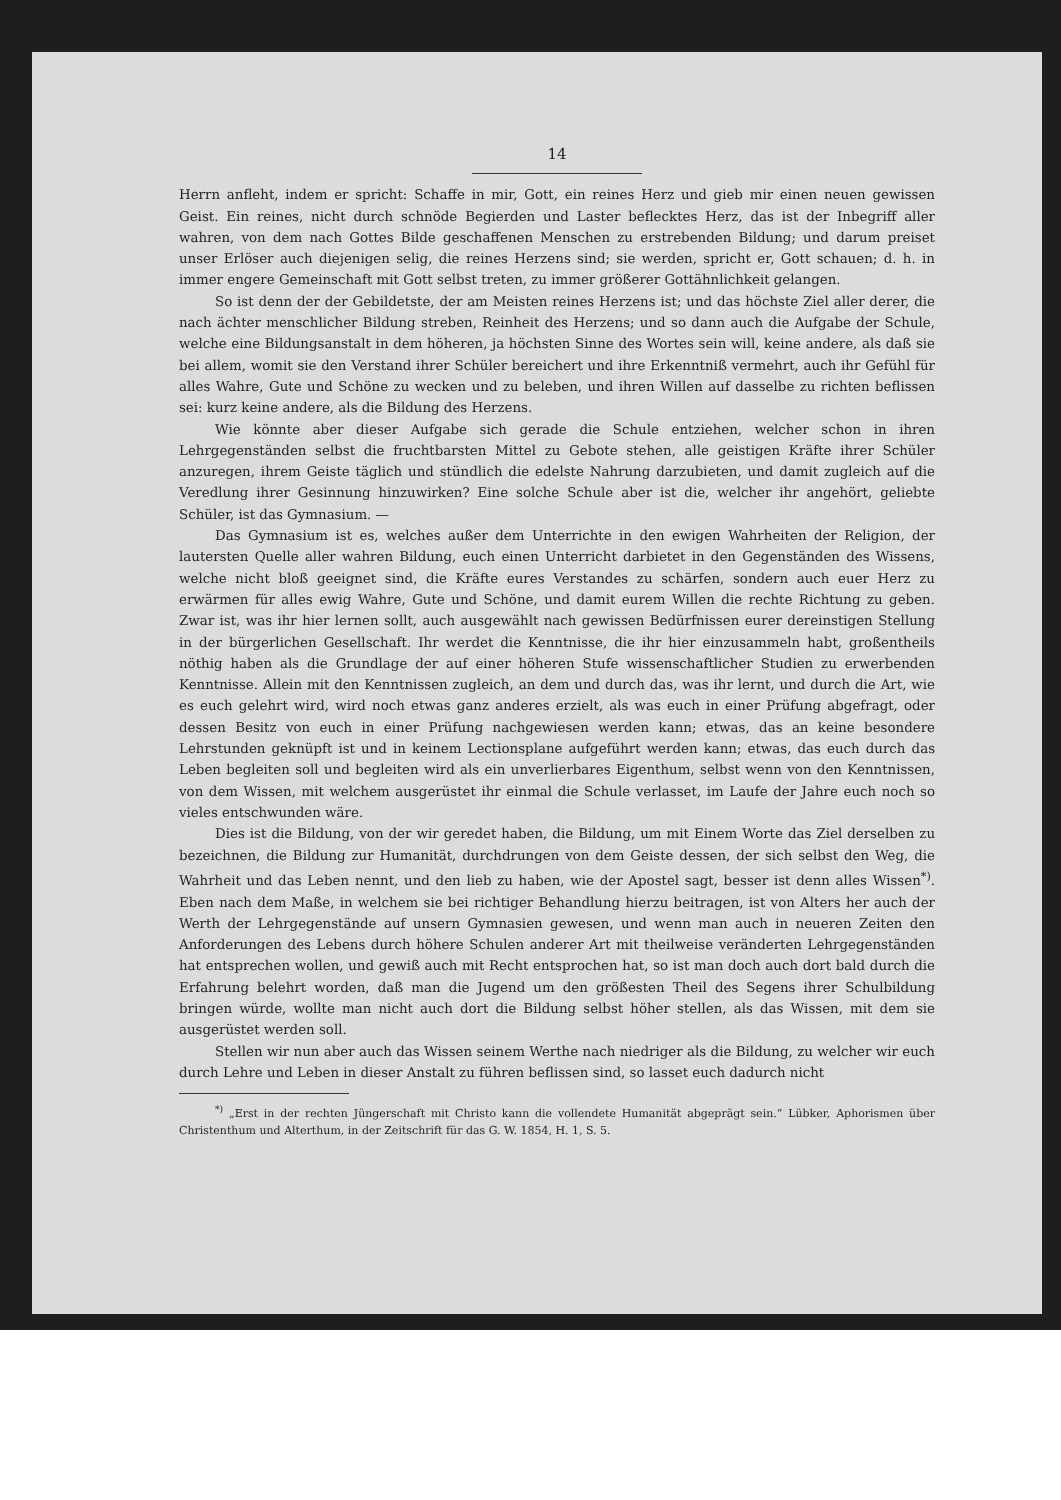14
Herrn anfleht, indem er spricht: Schaffe in mir, Gott, ein reines Herz und gieb mir einen neuen gewissen Geist. Ein reines, nicht durch schnöde Begierden und Laster beflecktes Herz, das ist der Inbegriff aller wahren, von dem nach Gottes Bilde geschaffenen Menschen zu erstrebenden Bildung; und darum preiset unser Erlöser auch diejenigen selig, die reines Herzens sind; sie werden, spricht er, Gott schauen; d. h. in immer engere Gemeinschaft mit Gott selbst treten, zu immer größerer Gottähnlichkeit gelangen.
So ist denn der der Gebildetste, der am Meisten reines Herzens ist; und das höchste Ziel aller derer, die nach ächter menschlicher Bildung streben, Reinheit des Herzens; und so dann auch die Aufgabe der Schule, welche eine Bildungsanstalt in dem höheren, ja höchsten Sinne des Wortes sein will, keine andere, als daß sie bei allem, womit sie den Verstand ihrer Schüler bereichert und ihre Erkenntniß vermehrt, auch ihr Gefühl für alles Wahre, Gute und Schöne zu wecken und zu beleben, und ihren Willen auf dasselbe zu richten beflissen sei: kurz keine andere, als die Bildung des Herzens.
Wie könnte aber dieser Aufgabe sich gerade die Schule entziehen, welcher schon in ihren Lehrgegenständen selbst die fruchtbarsten Mittel zu Gebote stehen, alle geistigen Kräfte ihrer Schüler anzuregen, ihrem Geiste täglich und stündlich die edelste Nahrung darzubieten, und damit zugleich auf die Veredlung ihrer Gesinnung hinzuwirken? Eine solche Schule aber ist die, welcher ihr angehört, geliebte Schüler, ist das Gymnasium. —
Das Gymnasium ist es, welches außer dem Unterrichte in den ewigen Wahrheiten der Religion, der lautersten Quelle aller wahren Bildung, euch einen Unterricht darbietet in den Gegenständen des Wissens, welche nicht bloß geeignet sind, die Kräfte eures Verstandes zu schärfen, sondern auch euer Herz zu erwärmen für alles ewig Wahre, Gute und Schöne, und damit eurem Willen die rechte Richtung zu geben. Zwar ist, was ihr hier lernen sollt, auch ausgewählt nach gewissen Bedürfnissen eurer dereinstigen Stellung in der bürgerlichen Gesellschaft. Ihr werdet die Kenntnisse, die ihr hier einzusammeln habt, großentheils nöthig haben als die Grundlage der auf einer höheren Stufe wissenschaftlicher Studien zu erwerbenden Kenntnisse. Allein mit den Kenntnissen zugleich, an dem und durch das, was ihr lernt, und durch die Art, wie es euch gelehrt wird, wird noch etwas ganz anderes erzielt, als was euch in einer Prüfung abgefragt, oder dessen Besitz von euch in einer Prüfung nachgewiesen werden kann; etwas, das an keine besondere Lehrstunden geknüpft ist und in keinem Lectionsplane aufgeführt werden kann; etwas, das euch durch das Leben begleiten soll und begleiten wird als ein unverlierbares Eigenthum, selbst wenn von den Kenntnissen, von dem Wissen, mit welchem ausgerüstet ihr einmal die Schule verlasset, im Laufe der Jahre euch noch so vieles entschwunden wäre.
Dies ist die Bildung, von der wir geredet haben, die Bildung, um mit Einem Worte das Ziel derselben zu bezeichnen, die Bildung zur Humanität, durchdrungen von dem Geiste dessen, der sich selbst den Weg, die Wahrheit und das Leben nennt, und den lieb zu haben, wie der Apostel sagt, besser ist denn alles Wissen<sup>*)</sup>. Eben nach dem Maße, in welchem sie bei richtiger Behandlung hierzu beitragen, ist von Alters her auch der Werth der Lehrgegenstände auf unsern Gymnasien gewesen, und wenn man auch in neueren Zeiten den Anforderungen des Lebens durch höhere Schulen anderer Art mit theilweise veränderten Lehrgegenständen hat entsprechen wollen, und gewiß auch mit Recht entsprochen hat, so ist man doch auch dort bald durch die Erfahrung belehrt worden, daß man die Jugend um den größesten Theil des Segens ihrer Schulbildung bringen würde, wollte man nicht auch dort die Bildung selbst höher stellen, als das Wissen, mit dem sie ausgerüstet werden soll.
Stellen wir nun aber auch das Wissen seinem Werthe nach niedriger als die Bildung, zu welcher wir euch durch Lehre und Leben in dieser Anstalt zu führen beflissen sind, so lasset euch dadurch nicht
<sup>*)</sup> „Erst in der rechten Jüngerschaft mit Christo kann die vollendete Humanität abgeprägt sein.“ Lübker, Aphorismen über Christenthum und Alterthum, in der Zeitschrift für das G. W. 1854, H. 1, S. 5.